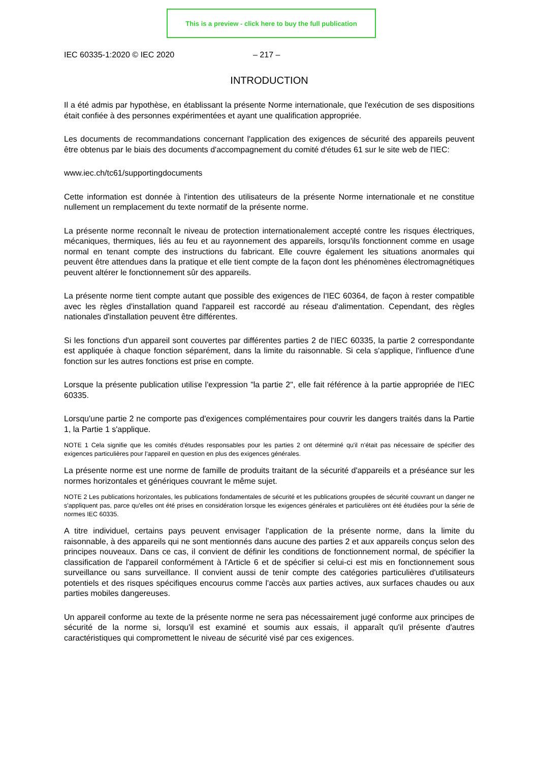This is a preview - click here to buy the full publication
IEC 60335-1:2020 © IEC 2020 – 217 –
INTRODUCTION
Il a été admis par hypothèse, en établissant la présente Norme internationale, que l'exécution de ses dispositions était confiée à des personnes expérimentées et ayant une qualification appropriée.
Les documents de recommandations concernant l'application des exigences de sécurité des appareils peuvent être obtenus par le biais des documents d'accompagnement du comité d'études 61 sur le site web de l'IEC:
www.iec.ch/tc61/supportingdocuments
Cette information est donnée à l'intention des utilisateurs de la présente Norme internationale et ne constitue nullement un remplacement du texte normatif de la présente norme.
La présente norme reconnaît le niveau de protection internationalement accepté contre les risques électriques, mécaniques, thermiques, liés au feu et au rayonnement des appareils, lorsqu'ils fonctionnent comme en usage normal en tenant compte des instructions du fabricant. Elle couvre également les situations anormales qui peuvent être attendues dans la pratique et elle tient compte de la façon dont les phénomènes électromagnétiques peuvent altérer le fonctionnement sûr des appareils.
La présente norme tient compte autant que possible des exigences de l'IEC 60364, de façon à rester compatible avec les règles d'installation quand l'appareil est raccordé au réseau d'alimentation. Cependant, des règles nationales d'installation peuvent être différentes.
Si les fonctions d'un appareil sont couvertes par différentes parties 2 de l'IEC 60335, la partie 2 correspondante est appliquée à chaque fonction séparément, dans la limite du raisonnable. Si cela s'applique, l'influence d'une fonction sur les autres fonctions est prise en compte.
Lorsque la présente publication utilise l'expression "la partie 2", elle fait référence à la partie appropriée de l'IEC 60335.
Lorsqu'une partie 2 ne comporte pas d'exigences complémentaires pour couvrir les dangers traités dans la Partie 1, la Partie 1 s'applique.
NOTE 1 Cela signifie que les comités d'études responsables pour les parties 2 ont déterminé qu'il n'était pas nécessaire de spécifier des exigences particulières pour l'appareil en question en plus des exigences générales.
La présente norme est une norme de famille de produits traitant de la sécurité d'appareils et a préséance sur les normes horizontales et génériques couvrant le même sujet.
NOTE 2 Les publications horizontales, les publications fondamentales de sécurité et les publications groupées de sécurité couvrant un danger ne s'appliquent pas, parce qu'elles ont été prises en considération lorsque les exigences générales et particulières ont été étudiées pour la série de normes IEC 60335.
A titre individuel, certains pays peuvent envisager l'application de la présente norme, dans la limite du raisonnable, à des appareils qui ne sont mentionnés dans aucune des parties 2 et aux appareils conçus selon des principes nouveaux. Dans ce cas, il convient de définir les conditions de fonctionnement normal, de spécifier la classification de l'appareil conformément à l'Article 6 et de spécifier si celui-ci est mis en fonctionnement sous surveillance ou sans surveillance. Il convient aussi de tenir compte des catégories particulières d'utilisateurs potentiels et des risques spécifiques encourus comme l'accès aux parties actives, aux surfaces chaudes ou aux parties mobiles dangereuses.
Un appareil conforme au texte de la présente norme ne sera pas nécessairement jugé conforme aux principes de sécurité de la norme si, lorsqu'il est examiné et soumis aux essais, il apparaît qu'il présente d'autres caractéristiques qui compromettent le niveau de sécurité visé par ces exigences.